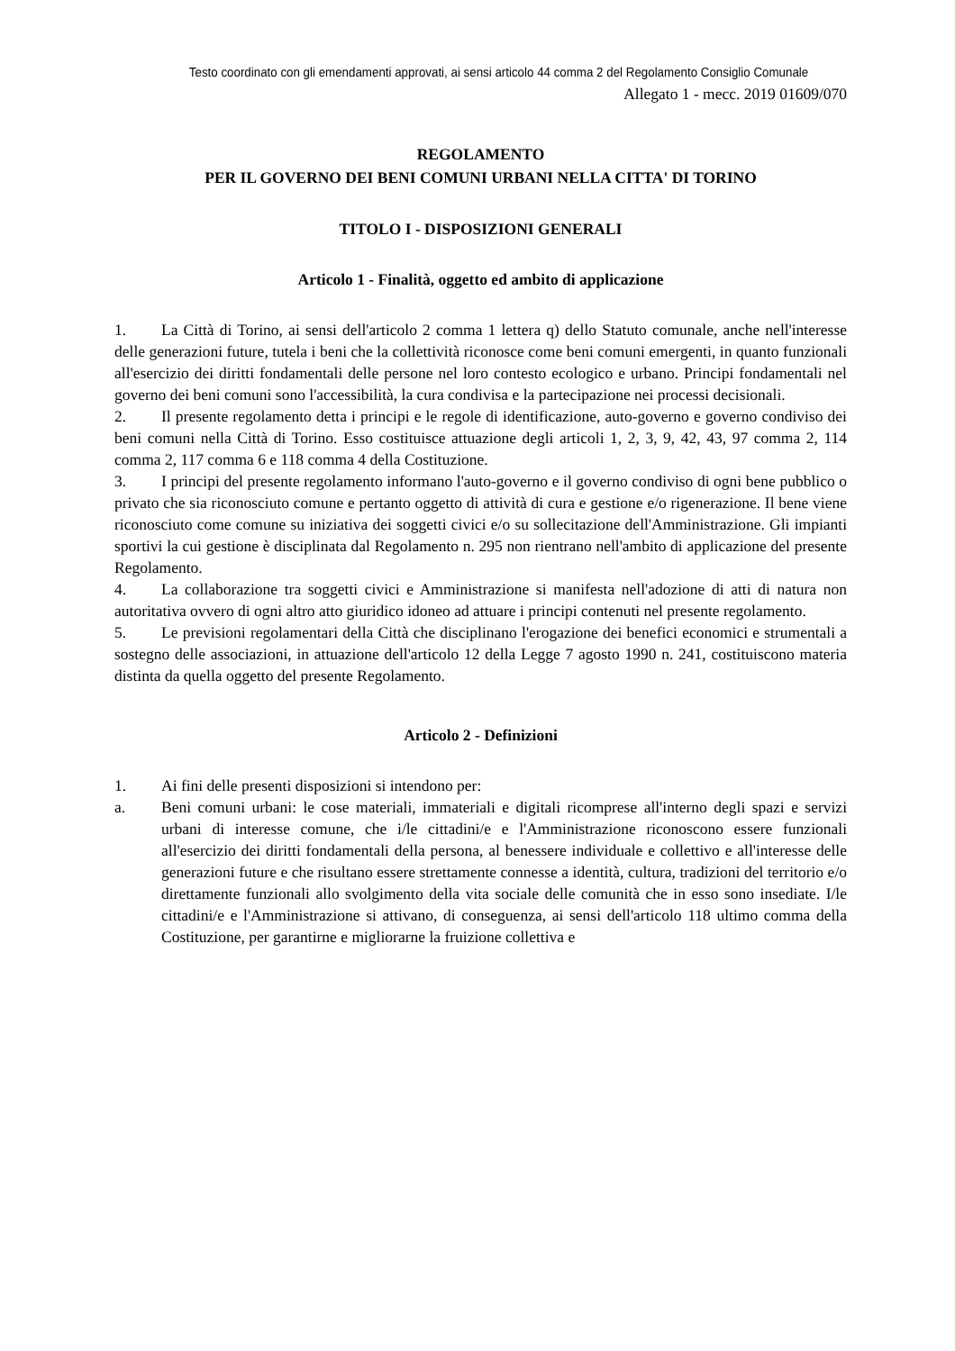Testo coordinato con gli emendamenti approvati, ai sensi articolo 44 comma 2 del Regolamento Consiglio Comunale
Allegato 1 - mecc. 2019 01609/070
REGOLAMENTO
PER IL GOVERNO DEI BENI COMUNI URBANI NELLA CITTA' DI TORINO
TITOLO I - DISPOSIZIONI GENERALI
Articolo 1 - Finalità, oggetto ed ambito di applicazione
1. La Città di Torino, ai sensi dell'articolo 2 comma 1 lettera q) dello Statuto comunale, anche nell'interesse delle generazioni future, tutela i beni che la collettività riconosce come beni comuni emergenti, in quanto funzionali all'esercizio dei diritti fondamentali delle persone nel loro contesto ecologico e urbano. Principi fondamentali nel governo dei beni comuni sono l'accessibilità, la cura condivisa e la partecipazione nei processi decisionali.
2. Il presente regolamento detta i principi e le regole di identificazione, auto-governo e governo condiviso dei beni comuni nella Città di Torino. Esso costituisce attuazione degli articoli 1, 2, 3, 9, 42, 43, 97 comma 2, 114 comma 2, 117 comma 6 e 118 comma 4 della Costituzione.
3. I principi del presente regolamento informano l'auto-governo e il governo condiviso di ogni bene pubblico o privato che sia riconosciuto comune e pertanto oggetto di attività di cura e gestione e/o rigenerazione. Il bene viene riconosciuto come comune su iniziativa dei soggetti civici e/o su sollecitazione dell'Amministrazione. Gli impianti sportivi la cui gestione è disciplinata dal Regolamento n. 295 non rientrano nell'ambito di applicazione del presente Regolamento.
4. La collaborazione tra soggetti civici e Amministrazione si manifesta nell'adozione di atti di natura non autoritativa ovvero di ogni altro atto giuridico idoneo ad attuare i principi contenuti nel presente regolamento.
5. Le previsioni regolamentari della Città che disciplinano l'erogazione dei benefici economici e strumentali a sostegno delle associazioni, in attuazione dell'articolo 12 della Legge 7 agosto 1990 n. 241, costituiscono materia distinta da quella oggetto del presente Regolamento.
Articolo 2 - Definizioni
1. Ai fini delle presenti disposizioni si intendono per:
a. Beni comuni urbani: le cose materiali, immateriali e digitali ricomprese all'interno degli spazi e servizi urbani di interesse comune, che i/le cittadini/e e l'Amministrazione riconoscono essere funzionali all'esercizio dei diritti fondamentali della persona, al benessere individuale e collettivo e all'interesse delle generazioni future e che risultano essere strettamente connesse a identità, cultura, tradizioni del territorio e/o direttamente funzionali allo svolgimento della vita sociale delle comunità che in esso sono insediate. I/le cittadini/e e l'Amministrazione si attivano, di conseguenza, ai sensi dell'articolo 118 ultimo comma della Costituzione, per garantirne e migliorarne la fruizione collettiva e